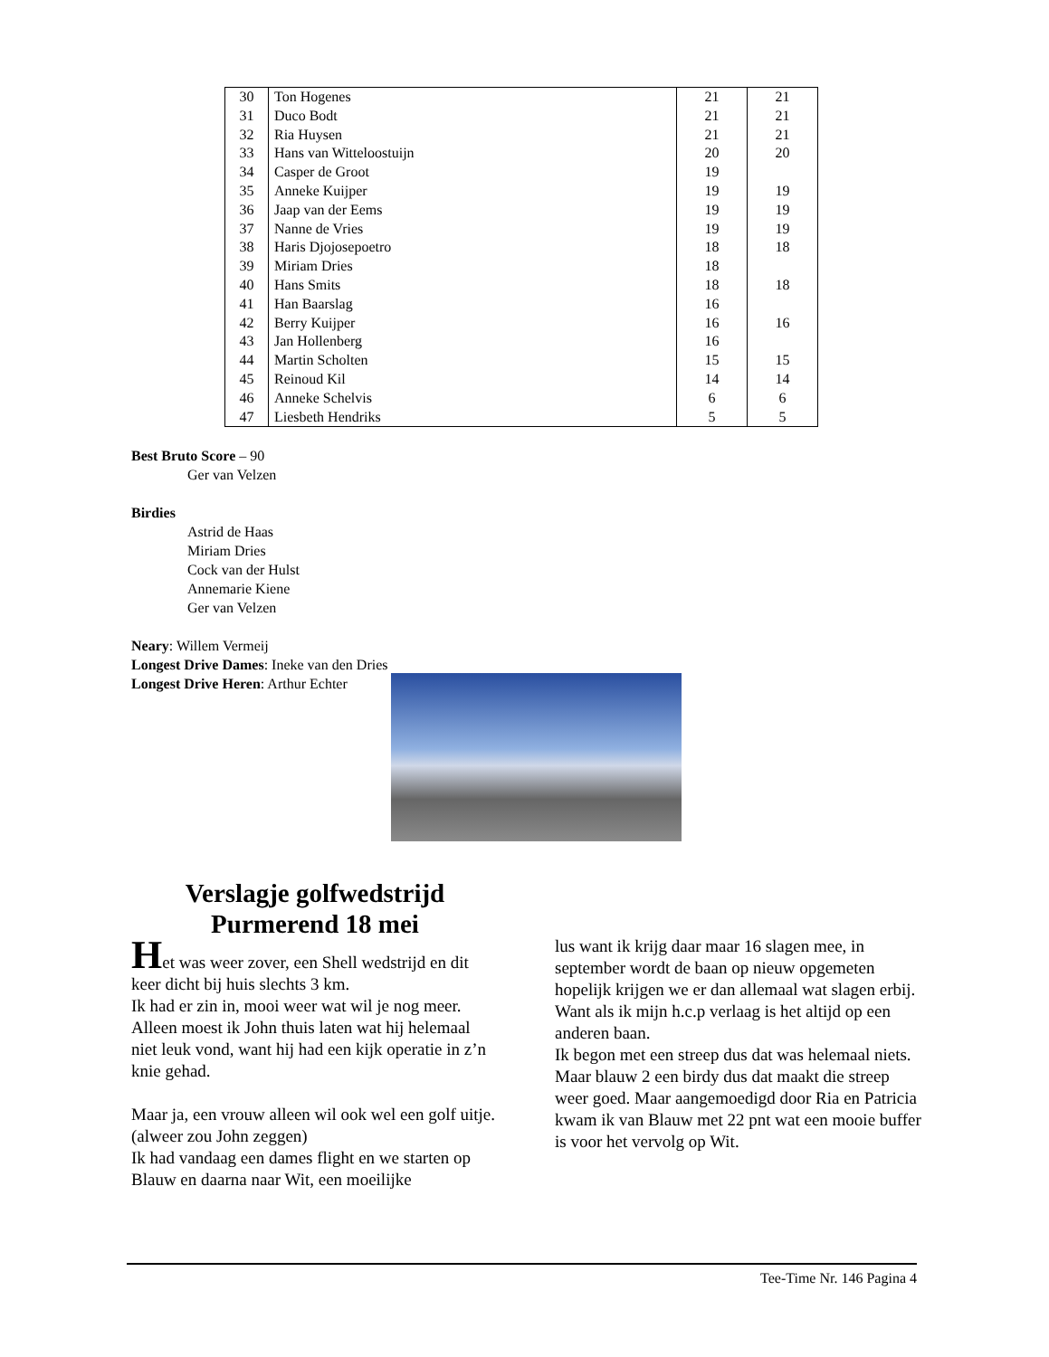| 30 | Ton Hogenes | 21 | 21 |
| 31 | Duco Bodt | 21 | 21 |
| 32 | Ria Huysen | 21 | 21 |
| 33 | Hans van Witteloostuijn | 20 | 20 |
| 34 | Casper de Groot | 19 | |
| 35 | Anneke Kuijper | 19 | 19 |
| 36 | Jaap van der Eems | 19 | 19 |
| 37 | Nanne de Vries | 19 | 19 |
| 38 | Haris Djojosepoetro | 18 | 18 |
| 39 | Miriam Dries | 18 | |
| 40 | Hans Smits | 18 | 18 |
| 41 | Han Baarslag | 16 | |
| 42 | Berry Kuijper | 16 | 16 |
| 43 | Jan Hollenberg | 16 | |
| 44 | Martin Scholten | 15 | 15 |
| 45 | Reinoud Kil | 14 | 14 |
| 46 | Anneke Schelvis | 6 | 6 |
| 47 | Liesbeth Hendriks | 5 | 5 |
Best Bruto Score – 90
Ger van Velzen
Birdies
Astrid de Haas
Miriam Dries
Cock van der Hulst
Annemarie Kiene
Ger van Velzen
Neary: Willem Vermeij
Longest Drive Dames: Ineke van den Dries
Longest Drive Heren: Arthur Echter
Verslagje golfwedstrijd
Purmerend 18 mei
Het was weer zover, een Shell wedstrijd en dit keer dicht bij huis slechts 3 km.
Ik had er zin in, mooi weer wat wil je nog meer.
Alleen moest ik John thuis laten wat hij helemaal niet leuk vond, want hij had een kijk operatie in z’n knie gehad.
Maar ja, een vrouw alleen wil ook wel een golf uitje.(alweer zou John zeggen)
Ik had vandaag een dames flight en we starten op Blauw en daarna naar Wit, een moeilijke
lus want ik krijg daar maar 16 slagen mee, in september wordt de baan op nieuw opgemeten hopelijk krijgen we er dan allemaal wat slagen erbij.
Want als ik mijn h.c.p verlaag is het altijd op een anderen baan.
Ik begon met een streep dus dat was helemaal niets. Maar blauw 2 een birdy dus dat maakt die streep weer goed. Maar aangemoedigd door Ria en Patricia kwam ik van Blauw met 22 pnt wat een mooie buffer is voor het vervolg op Wit.
Tee-Time Nr. 146 Pagina 4